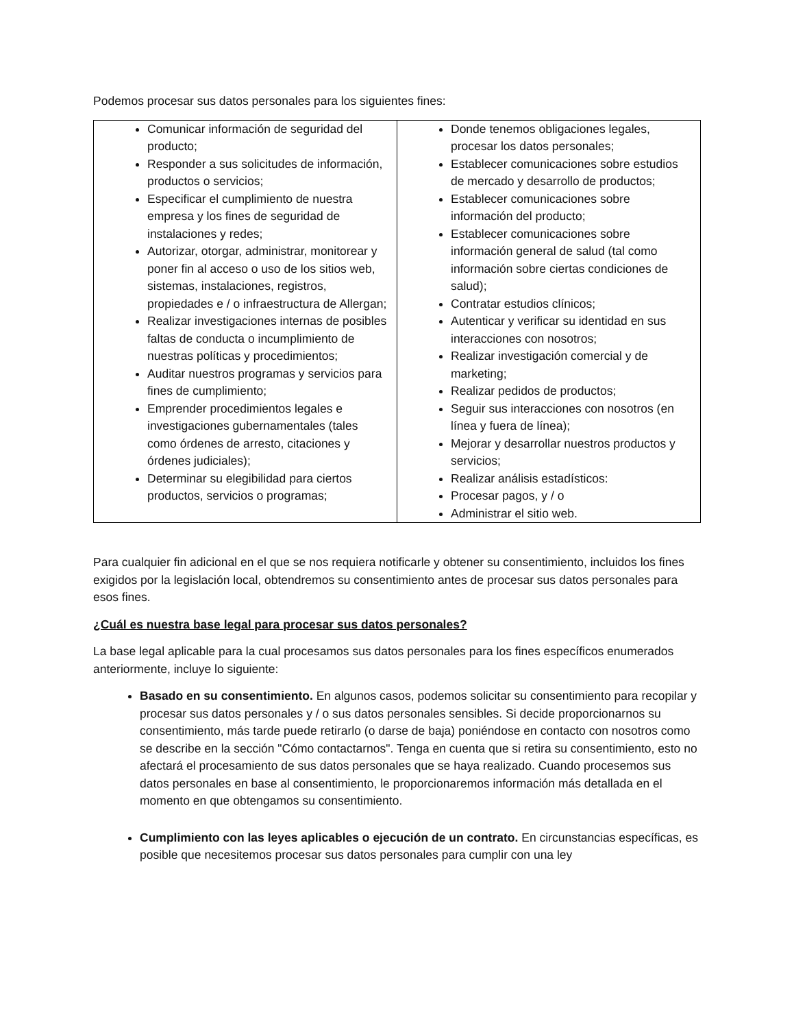Podemos procesar sus datos personales para los siguientes fines:
| Comunicar información de seguridad del producto; Responder a sus solicitudes de información, productos o servicios; Especificar el cumplimiento de nuestra empresa y los fines de seguridad de instalaciones y redes; Autorizar, otorgar, administrar, monitorear y poner fin al acceso o uso de los sitios web, sistemas, instalaciones, registros, propiedades e / o infraestructura de Allergan; Realizar investigaciones internas de posibles faltas de conducta o incumplimiento de nuestras políticas y procedimientos; Auditar nuestros programas y servicios para fines de cumplimiento; Emprender procedimientos legales e investigaciones gubernamentales (tales como órdenes de arresto, citaciones y órdenes judiciales); Determinar su elegibilidad para ciertos productos, servicios o programas; | Donde tenemos obligaciones legales, procesar los datos personales; Establecer comunicaciones sobre estudios de mercado y desarrollo de productos; Establecer comunicaciones sobre información del producto; Establecer comunicaciones sobre información general de salud (tal como información sobre ciertas condiciones de salud); Contratar estudios clínicos; Autenticar y verificar su identidad en sus interacciones con nosotros; Realizar investigación comercial y de marketing; Realizar pedidos de productos; Seguir sus interacciones con nosotros (en línea y fuera de línea); Mejorar y desarrollar nuestros productos y servicios; Realizar análisis estadísticos: Procesar pagos, y / o Administrar el sitio web. |
Para cualquier fin adicional en el que se nos requiera notificarle y obtener su consentimiento, incluidos los fines exigidos por la legislación local, obtendremos su consentimiento antes de procesar sus datos personales para esos fines.
¿Cuál es nuestra base legal para procesar sus datos personales?
La base legal aplicable para la cual procesamos sus datos personales para los fines específicos enumerados anteriormente, incluye lo siguiente:
Basado en su consentimiento. En algunos casos, podemos solicitar su consentimiento para recopilar y procesar sus datos personales y / o sus datos personales sensibles. Si decide proporcionarnos su consentimiento, más tarde puede retirarlo (o darse de baja) poniéndose en contacto con nosotros como se describe en la sección "Cómo contactarnos". Tenga en cuenta que si retira su consentimiento, esto no afectará el procesamiento de sus datos personales que se haya realizado. Cuando procesemos sus datos personales en base al consentimiento, le proporcionaremos información más detallada en el momento en que obtengamos su consentimiento.
Cumplimiento con las leyes aplicables o ejecución de un contrato. En circunstancias específicas, es posible que necesitemos procesar sus datos personales para cumplir con una ley